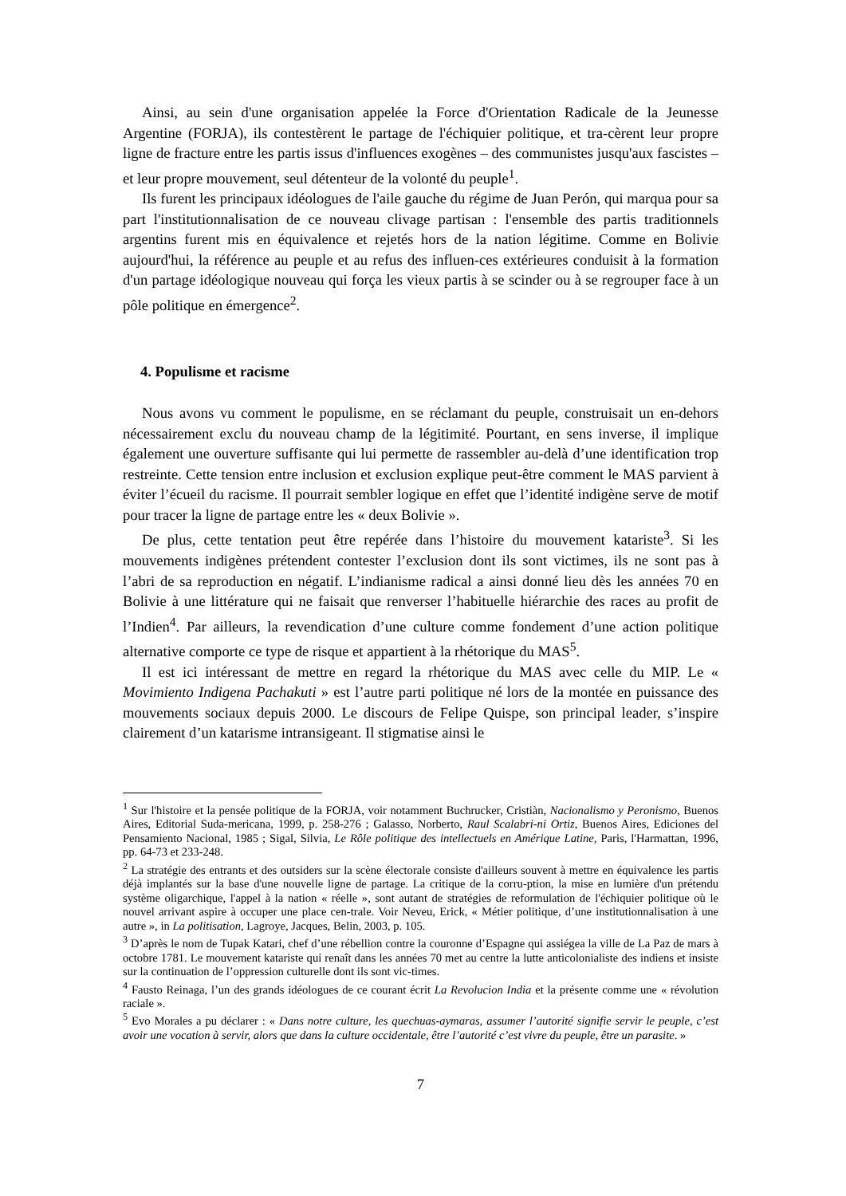Ainsi, au sein d'une organisation appelée la Force d'Orientation Radicale de la Jeunesse Argentine (FORJA), ils contestèrent le partage de l'échiquier politique, et tra-cèrent leur propre ligne de fracture entre les partis issus d'influences exogènes – des communistes jusqu'aux fascistes – et leur propre mouvement, seul détenteur de la volonté du peuple<sup>1</sup>.
Ils furent les principaux idéologues de l'aile gauche du régime de Juan Perón, qui marqua pour sa part l'institutionnalisation de ce nouveau clivage partisan : l'ensemble des partis traditionnels argentins furent mis en équivalence et rejetés hors de la nation légitime. Comme en Bolivie aujourd'hui, la référence au peuple et au refus des influen-ces extérieures conduisit à la formation d'un partage idéologique nouveau qui força les vieux partis à se scinder ou à se regrouper face à un pôle politique en émergence<sup>2</sup>.
4. Populisme et racisme
Nous avons vu comment le populisme, en se réclamant du peuple, construisait un en-dehors nécessairement exclu du nouveau champ de la légitimité. Pourtant, en sens inverse, il implique également une ouverture suffisante qui lui permette de rassembler au-delà d’une identification trop restreinte. Cette tension entre inclusion et exclusion explique peut-être comment le MAS parvient à éviter l’écueil du racisme. Il pourrait sembler logique en effet que l’identité indigène serve de motif pour tracer la ligne de partage entre les « deux Bolivie ».
De plus, cette tentation peut être repérée dans l’histoire du mouvement katariste<sup>3</sup>. Si les mouvements indigènes prétendent contester l’exclusion dont ils sont victimes, ils ne sont pas à l’abri de sa reproduction en négatif. L’indianisme radical a ainsi donné lieu dès les années 70 en Bolivie à une littérature qui ne faisait que renverser l’habituelle hiérarchie des races au profit de l’Indien<sup>4</sup>. Par ailleurs, la revendication d’une culture comme fondement d’une action politique alternative comporte ce type de risque et appartient à la rhétorique du MAS<sup>5</sup>.
Il est ici intéressant de mettre en regard la rhétorique du MAS avec celle du MIP. Le « Movimiento Indigena Pachakuti » est l’autre parti politique né lors de la montée en puissance des mouvements sociaux depuis 2000. Le discours de Felipe Quispe, son principal leader, s’inspire clairement d’un katarisme intransigeant. Il stigmatise ainsi le
<sup>1</sup> Sur l'histoire et la pensée politique de la FORJA, voir notamment Buchrucker, Cristiàn, Nacionalismo y Peronismo, Buenos Aires, Editorial Suda-mericana, 1999, p. 258-276 ; Galasso, Norberto, Raul Scalabri-ni Ortiz, Buenos Aires, Ediciones del Pensamiento Nacional, 1985 ; Sigal, Silvia, Le Rôle politique des intellectuels en Amérique Latine, Paris, l'Harmattan, 1996, pp. 64-73 et 233-248.
<sup>2</sup> La stratégie des entrants et des outsiders sur la scène électorale consiste d'ailleurs souvent à mettre en équivalence les partis déjà implantés sur la base d'une nouvelle ligne de partage. La critique de la corru-ption, la mise en lumière d'un prétendu système oligarchique, l'appel à la nation « réelle », sont autant de stratégies de reformulation de l'échiquier politique où le nouvel arrivant aspire à occuper une place cen-trale. Voir Neveu, Erick, « Métier politique, d’une institutionnalisation à une autre », in La politisation, Lagroye, Jacques, Belin, 2003, p. 105.
<sup>3</sup> D’après le nom de Tupak Katari, chef d’une rébellion contre la couronne d’Espagne qui assiégea la ville de La Paz de mars à octobre 1781. Le mouvement katariste qui renaît dans les années 70 met au centre la lutte anticolonialiste des indiens et insiste sur la continuation de l’oppression culturelle dont ils sont vic-times.
<sup>4</sup> Fausto Reinaga, l’un des grands idéologues de ce courant écrit La Revolucion India et la présente comme une « révolution raciale ».
<sup>5</sup> Evo Morales a pu déclarer : « Dans notre culture, les quechuas-aymaras, assumer l’autorité signifie servir le peuple, c’est avoir une vocation à servir, alors que dans la culture occidentale, être l’autorité c’est vivre du peuple, être un parasite. »
7